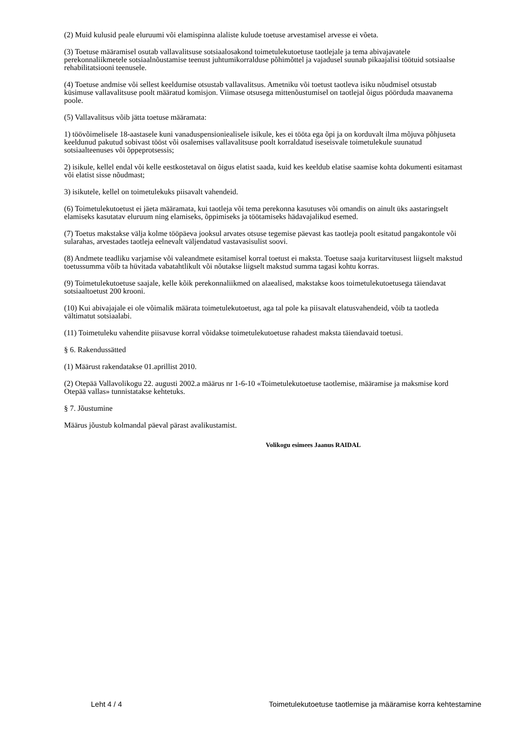(2) Muid kulusid peale eluruumi või elamispinna alaliste kulude toetuse arvestamisel arvesse ei võeta.
(3) Toetuse määramisel osutab vallavalitsuse sotsiaalosakond toimetulekutoetuse taotlejale ja tema abivajavatele perekonnaliikmetele sotsiaalnõustamise teenust juhtumikorralduse põhimõttel ja vajadusel suunab pikaajalisi töötuid sotsiaalse rehabilitatsiooni teenusele.
(4) Toetuse andmise või sellest keeldumise otsustab vallavalitsus. Ametniku või toetust taotleva isiku nõudmisel otsustab küsimuse vallavalitsuse poolt määratud komisjon. Viimase otsusega mittenõustumisel on taotlejal õigus pöörduda maavanema poole.
(5) Vallavalitsus võib jätta toetuse määramata:
1) töövõimelisele 18-aastasele kuni vanaduspensioniealisele isikule, kes ei tööta ega õpi ja on korduvalt ilma mõjuva põhjuseta keeldunud pakutud sobivast tööst või osalemises vallavalitsuse poolt korraldatud iseseisvale toimetulekule suunatud sotsiaalteenuses või õppeprotsessis;
2) isikule, kellel endal või kelle eestkostetaval on õigus elatist saada, kuid kes keeldub elatise saamise kohta dokumenti esitamast või elatist sisse nõudmast;
3) isikutele, kellel on toimetulekuks piisavalt vahendeid.
(6) Toimetulekutoetust ei jäeta määramata, kui taotleja või tema perekonna kasutuses või omandis on ainult üks aastaringselt elamiseks kasutatav eluruum ning elamiseks, õppimiseks ja töötamiseks hädavajalikud esemed.
(7) Toetus makstakse välja kolme tööpäeva jooksul arvates otsuse tegemise päevast kas taotleja poolt esitatud pangakontole või sularahas, arvestades taotleja eelnevalt väljendatud vastavasisulist soovi.
(8) Andmete teadliku varjamise või valeandmete esitamisel korral toetust ei maksta. Toetuse saaja kuritarvitusest liigselt makstud toetussumma võib ta hüvitada vabatahtlikult või nõutakse liigselt makstud summa tagasi kohtu korras.
(9) Toimetulekutoetuse saajale, kelle kõik perekonnaliikmed on alaealised, makstakse koos toimetulekutoetusega täiendavat sotsiaaltoetust 200 krooni.
(10) Kui abivajajale ei ole võimalik määrata toimetulekutoetust, aga tal pole ka piisavalt elatusvahendeid, võib ta taotleda vältimatut sotsiaalabi.
(11) Toimetuleku vahendite piisavuse korral võidakse toimetulekutoetuse rahadest maksta täiendavaid toetusi.
§ 6. Rakendussätted
(1) Määrust rakendatakse 01.aprillist 2010.
(2) Otepää Vallavolikogu 22. augusti 2002.a määrus nr 1-6-10 «Toimetulekutoetuse taotlemise, määramise ja maksmise kord Otepää vallas» tunnistatakse kehtetuks.
§ 7. Jõustumine
Määrus jõustub kolmandal päeval pärast avalikustamist.
Volikogu esimees Jaanus RAIDAL
Leht 4 / 4 Toimetulekutoetuse taotlemise ja määramise korra kehtestamine